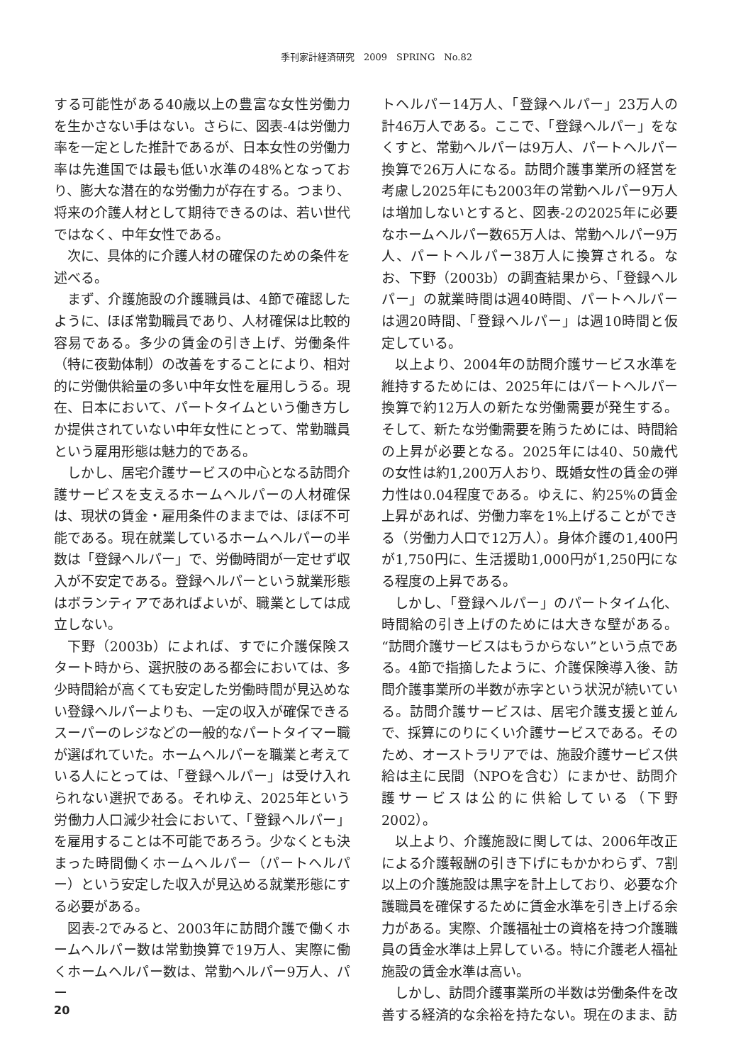季刊家計経済研究　2009　SPRING　No.82
する可能性がある40歳以上の豊富な女性労働力を生かさない手はない。さらに、図表-4は労働力率を一定とした推計であるが、日本女性の労働力率は先進国では最も低い水準の48%となっており、膨大な潜在的な労働力が存在する。つまり、将来の介護人材として期待できるのは、若い世代ではなく、中年女性である。
次に、具体的に介護人材の確保のための条件を述べる。
まず、介護施設の介護職員は、4節で確認したように、ほぼ常勤職員であり、人材確保は比較的容易である。多少の賃金の引き上げ、労働条件（特に夜勤体制）の改善をすることにより、相対的に労働供給量の多い中年女性を雇用しうる。現在、日本において、パートタイムという働き方しか提供されていない中年女性にとって、常勤職員という雇用形態は魅力的である。
しかし、居宅介護サービスの中心となる訪問介護サービスを支えるホームヘルパーの人材確保は、現状の賃金・雇用条件のままでは、ほぼ不可能である。現在就業しているホームヘルパーの半数は「登録ヘルパー」で、労働時間が一定せず収入が不安定である。登録ヘルパーという就業形態はボランティアであればよいが、職業としては成立しない。
下野（2003b）によれば、すでに介護保険スタート時から、選択肢のある都会においては、多少時間給が高くても安定した労働時間が見込めない登録ヘルパーよりも、一定の収入が確保できるスーパーのレジなどの一般的なパートタイマー職が選ばれていた。ホームヘルパーを職業と考えている人にとっては、「登録ヘルパー」は受け入れられない選択である。それゆえ、2025年という労働力人口減少社会において、「登録ヘルパー」を雇用することは不可能であろう。少なくとも決まった時間働くホームヘルパー（パートヘルパー）という安定した収入が見込める就業形態にする必要がある。
図表-2でみると、2003年に訪問介護で働くホームヘルパー数は常勤換算で19万人、実際に働くホームヘルパー数は、常勤ヘルパー9万人、パー
トヘルパー14万人、「登録ヘルパー」23万人の計46万人である。ここで、「登録ヘルパー」をなくすと、常勤ヘルパーは9万人、パートヘルパー換算で26万人になる。訪問介護事業所の経営を考慮し2025年にも2003年の常勤ヘルパー9万人は増加しないとすると、図表-2の2025年に必要なホームヘルパー数65万人は、常勤ヘルパー9万人、パートヘルパー38万人に換算される。なお、下野（2003b）の調査結果から、「登録ヘルパー」の就業時間は週40時間、パートヘルパーは週20時間、「登録ヘルパー」は週10時間と仮定している。
以上より、2004年の訪問介護サービス水準を維持するためには、2025年にはパートヘルパー換算で約12万人の新たな労働需要が発生する。そして、新たな労働需要を賄うためには、時間給の上昇が必要となる。2025年には40、50歳代の女性は約1,200万人おり、既婚女性の賃金の弾力性は0.04程度である。ゆえに、約25%の賃金上昇があれば、労働力率を1%上げることができる（労働力人口で12万人）。身体介護の1,400円が1,750円に、生活援助1,000円が1,250円になる程度の上昇である。
しかし、「登録ヘルパー」のパートタイム化、時間給の引き上げのためには大きな壁がある。“訪問介護サービスはもうからない”という点である。4節で指摘したように、介護保険導入後、訪問介護事業所の半数が赤字という状況が続いている。訪問介護サービスは、居宅介護支援と並んで、採算にのりにくい介護サービスである。そのため、オーストラリアでは、施設介護サービス供給は主に民間（NPOを含む）にまかせ、訪問介護サービスは公的に供給している（下野 2002）。
以上より、介護施設に関しては、2006年改正による介護報酬の引き下げにもかかわらず、7割以上の介護施設は黒字を計上しており、必要な介護職員を確保するために賃金水準を引き上げる余力がある。実際、介護福祉士の資格を持つ介護職員の賃金水準は上昇している。特に介護老人福祉施設の賃金水準は高い。
しかし、訪問介護事業所の半数は労働条件を改善する経済的な余裕を持たない。現在のまま、訪
20